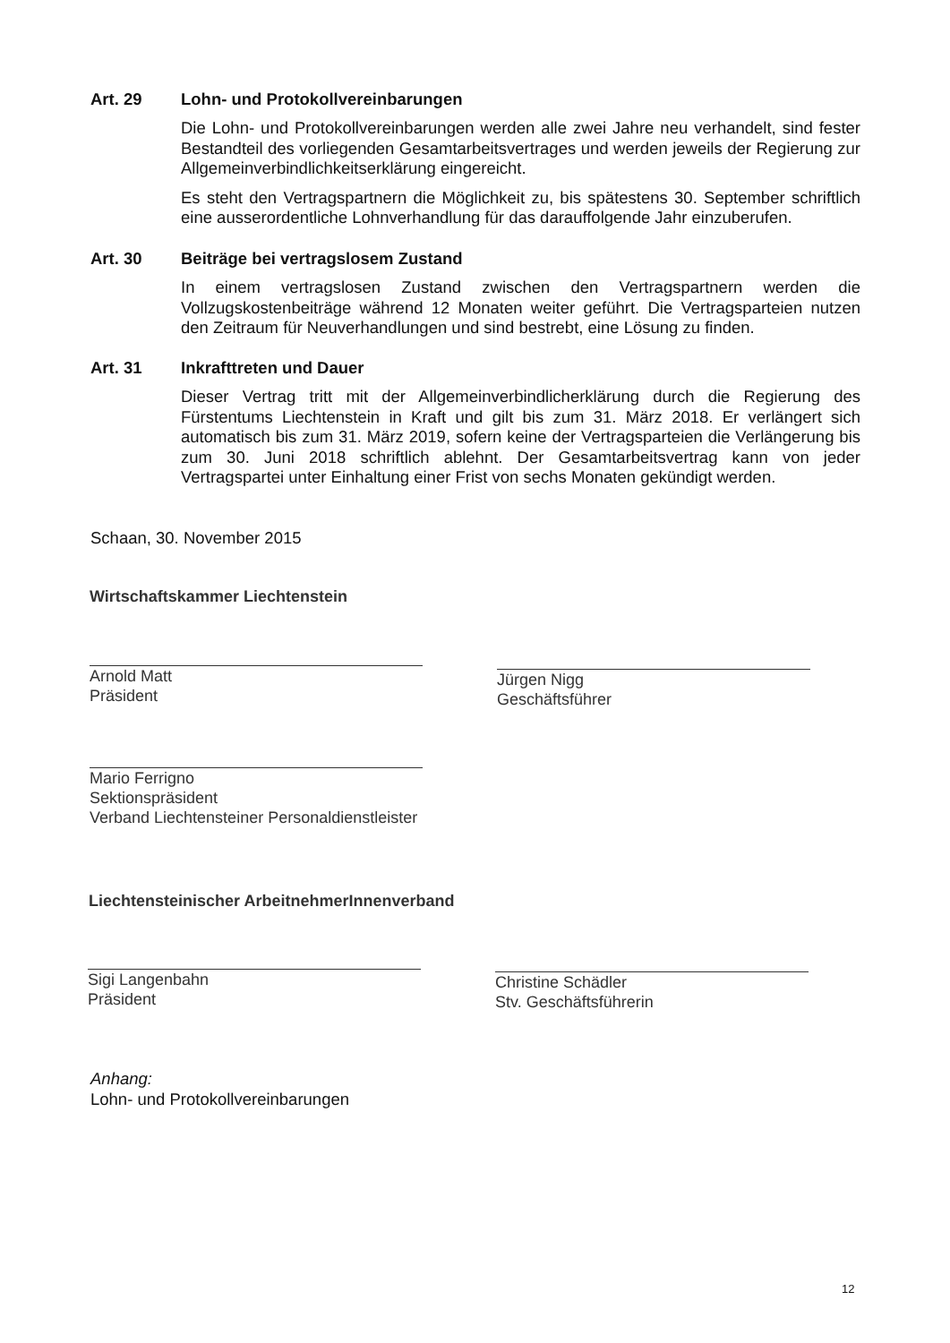Art. 29 Lohn- und Protokollvereinbarungen
Die Lohn- und Protokollvereinbarungen werden alle zwei Jahre neu verhandelt, sind fester Bestandteil des vorliegenden Gesamtarbeitsvertrages und werden jeweils der Regierung zur Allgemeinverbindlichkeitserklärung eingereicht.
Es steht den Vertragspartnern die Möglichkeit zu, bis spätestens 30. September schriftlich eine ausserordentliche Lohnverhandlung für das darauffolgende Jahr einzuberufen.
Art. 30 Beiträge bei vertragslosem Zustand
In einem vertragslosen Zustand zwischen den Vertragspartnern werden die Vollzugskostenbeiträge während 12 Monaten weiter geführt. Die Vertragsparteien nutzen den Zeitraum für Neuverhandlungen und sind bestrebt, eine Lösung zu finden.
Art. 31 Inkrafttreten und Dauer
Dieser Vertrag tritt mit der Allgemeinverbindlicherklärung durch die Regierung des Fürstentums Liechtenstein in Kraft und gilt bis zum 31. März 2018. Er verlängert sich automatisch bis zum 31. März 2019, sofern keine der Vertragsparteien die Verlängerung bis zum 30. Juni 2018 schriftlich ablehnt. Der Gesamtarbeitsvertrag kann von jeder Vertragspartei unter Einhaltung einer Frist von sechs Monaten gekündigt werden.
Schaan, 30. November 2015
Wirtschaftskammer Liechtenstein
Arnold Matt
Präsident
Jürgen Nigg
Geschäftsführer
Mario Ferrigno
Sektionspräsident
Verband Liechtensteiner Personaldienstleister
Liechtensteinischer ArbeitnehmerInnenverband
Sigi Langenbahn
Präsident
Christine Schädler
Stv. Geschäftsführerin
Anhang:
Lohn- und Protokollvereinbarungen
12